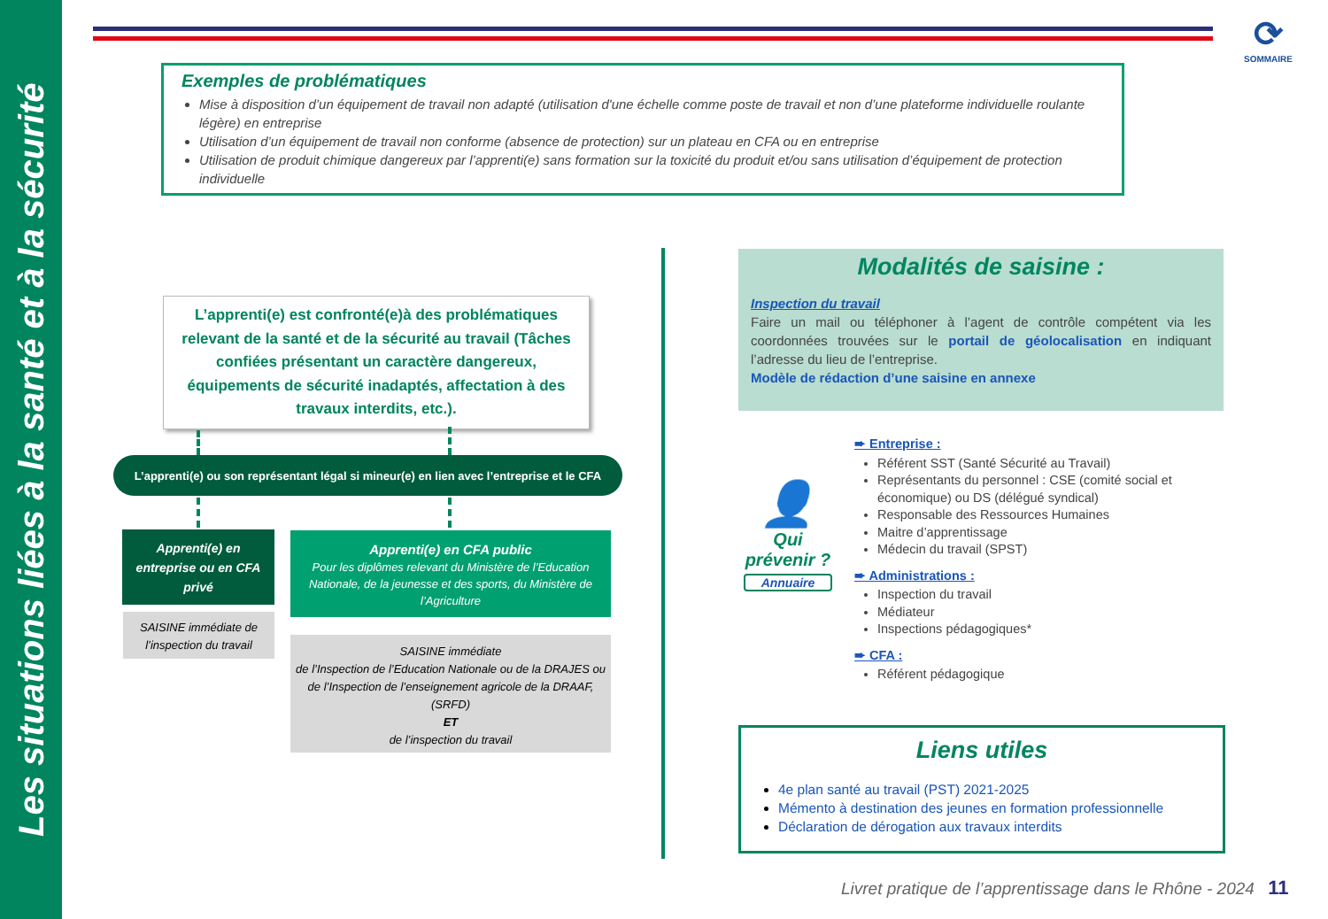Les situations liées à la santé et à la sécurité
⟳
SOMMAIRE
Exemples de problématiques
Mise à disposition d’un équipement de travail non adapté (utilisation d'une échelle comme poste de travail et non d’une plateforme individuelle roulante légère) en entreprise
Utilisation d’un équipement de travail non conforme (absence de protection) sur un plateau en CFA ou en entreprise
Utilisation de produit chimique dangereux par l’apprenti(e) sans formation sur la toxicité du produit et/ou sans utilisation d’équipement de protection individuelle
L’apprenti(e) est confronté(e)à des problématiques relevant de la santé et de la sécurité au travail (Tâches confiées présentant un caractère dangereux, équipements de sécurité inadaptés, affectation à des travaux interdits, etc.).
L’apprenti(e) ou son représentant légal si mineur(e) en lien avec l’entreprise et le CFA
Apprenti(e) en
entreprise ou en CFA
privé
Apprenti(e) en CFA public
Pour les diplômes relevant du Ministère de l’Education Nationale, de la jeunesse et des sports, du Ministère de l’Agriculture
SAISINE immédiate de l’inspection du travail
SAISINE immédiate
de l’Inspection de l’Education Nationale ou de la DRAJES ou de l’Inspection de l’enseignement agricole de la DRAAF, (SRFD)
ET
de l’inspection du travail
Modalités de saisine :
Inspection du travail
Faire un mail ou téléphoner à l’agent de contrôle compétent via les coordonnées trouvées sur le portail de géolocalisation en indiquant l’adresse du lieu de l’entreprise.
Modèle de rédaction d’une saisine en annexe
👤
Qui prévenir ?
Annuaire
➨ Entreprise :
Référent SST (Santé Sécurité au Travail)
Représentants du personnel : CSE (comité social et économique) ou DS (délégué syndical)
Responsable des Ressources Humaines
Maitre d’apprentissage
Médecin du travail (SPST)
➨ Administrations :
Inspection du travail
Médiateur
Inspections pédagogiques*
➨ CFA :
Référent pédagogique
Liens utiles
4e plan santé au travail (PST) 2021-2025
Mémento à destination des jeunes en formation professionnelle
Déclaration de dérogation aux travaux interdits
Livret pratique de l’apprentissage dans le Rhône - 2024 11